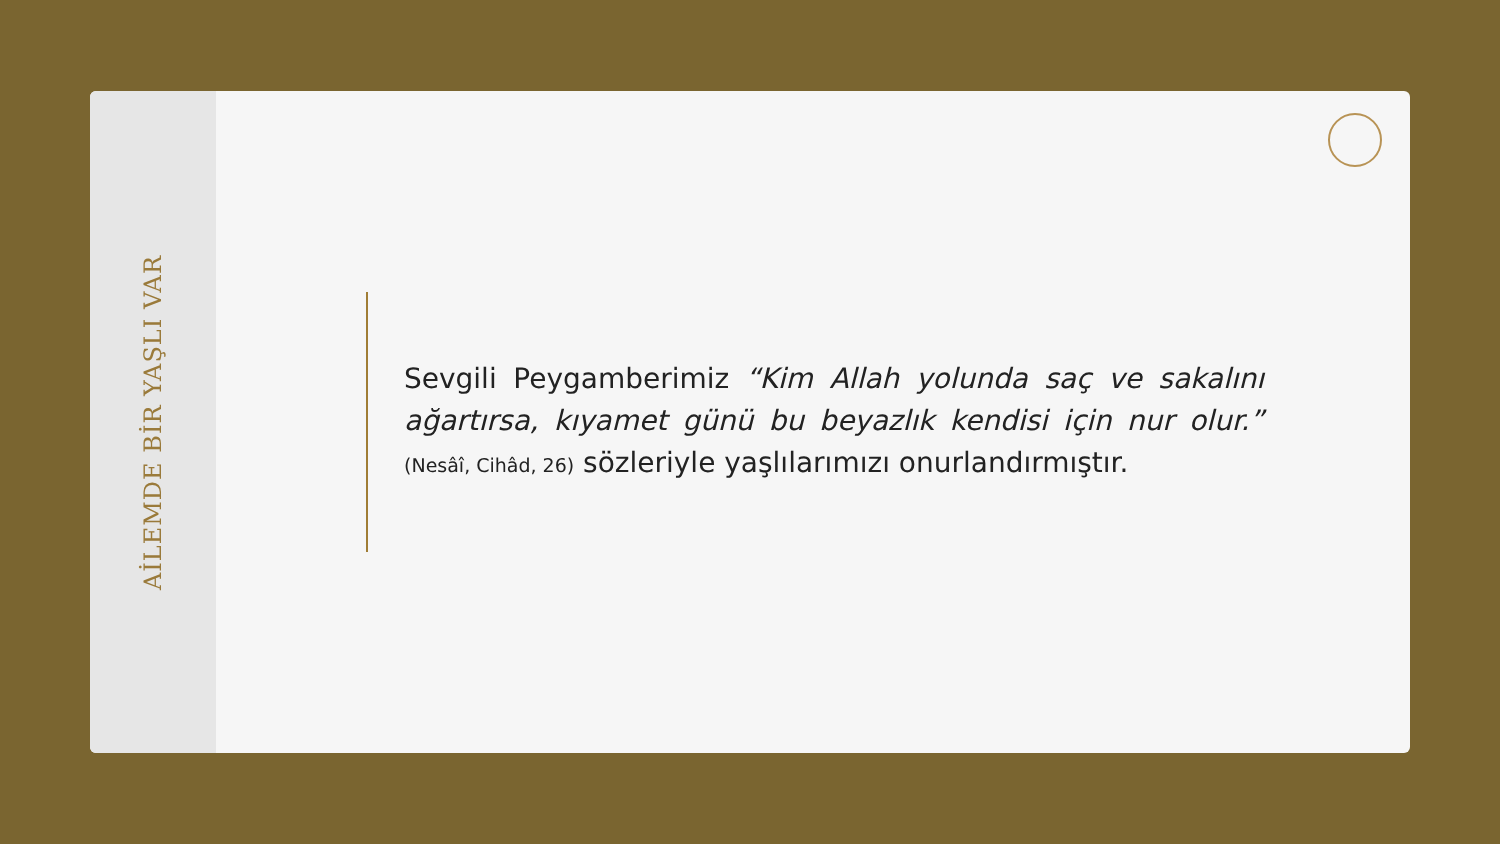AİLEMDE BİR YAŞLI VAR
Sevgili Peygamberimiz “Kim Allah yolunda saç ve sakalını ağartırsa, kıyamet günü bu beyazlık kendisi için nur olur.” (Nesâî, Cihâd, 26) sözleriyle yaşlılarımızı onurlandırmıştır.